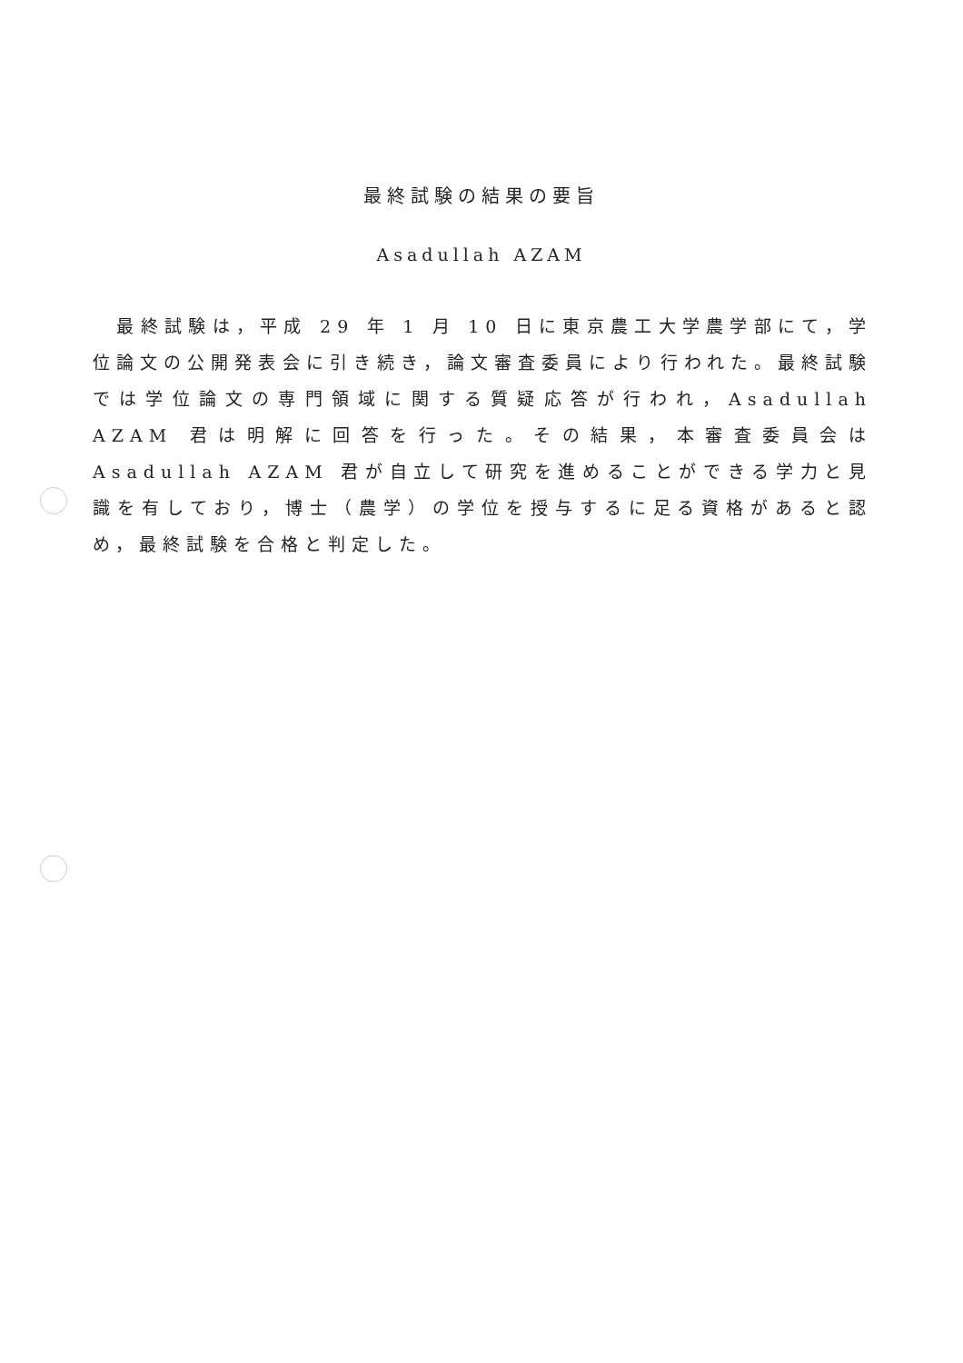最終試験の結果の要旨
Asadullah AZAM
　最終試験は，平成 29 年 1 月 10 日に東京農工大学農学部にて，学位論文の公開発表会に引き続き，論文審査委員により行われた。最終試験では学位論文の専門領域に関する質疑応答が行われ，Asadullah AZAM 君は明解に回答を行った。その結果，本審査委員会は Asadullah AZAM 君が自立して研究を進めることができる学力と見識を有しており，博士（農学）の学位を授与するに足る資格があると認め，最終試験を合格と判定した。